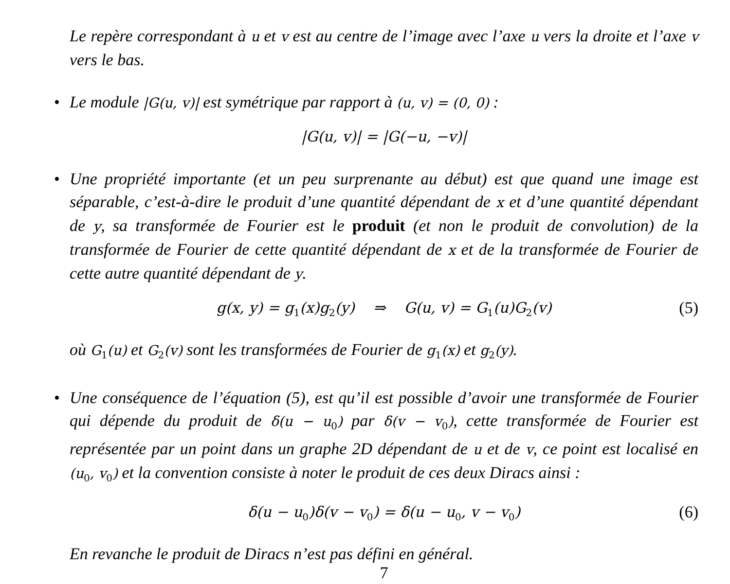Le repère correspondant à u et v est au centre de l’image avec l’axe u vers la droite et l’axe v vers le bas.
• Le module |G(u, v)| est symétrique par rapport à (u, v) = (0, 0) :
|G(u, v)| = |G(−u, −v)|
• Une propriété importante (et un peu surprenante au début) est que quand une image est séparable, c’est-à-dire le produit d’une quantité dépendant de x et d’une quantité dépendant de y, sa transformée de Fourier est le produit (et non le produit de convolution) de la transformée de Fourier de cette quantité dépendant de x et de la transformée de Fourier de cette autre quantité dépendant de y.
g(x, y) = g<sub>1</sub>(x)g<sub>2</sub>(y) ⇒ G(u, v) = G<sub>1</sub>(u)G<sub>2</sub>(v) (5)
où G<sub>1</sub>(u) et G<sub>2</sub>(v) sont les transformées de Fourier de g<sub>1</sub>(x) et g<sub>2</sub>(y).
• Une conséquence de l’équation (5), est qu’il est possible d’avoir une transformée de Fourier qui dépende du produit de δ(u − u<sub>0</sub>) par δ(v − v<sub>0</sub>), cette transformée de Fourier est représentée par un point dans un graphe 2D dépendant de u et de v, ce point est localisé en (u<sub>0</sub>, v<sub>0</sub>) et la convention consiste à noter le produit de ces deux Diracs ainsi :
δ(u − u<sub>0</sub>)δ(v − v<sub>0</sub>) = δ(u − u<sub>0</sub>, v − v<sub>0</sub>) (6)
En revanche le produit de Diracs n’est pas défini en général.
7